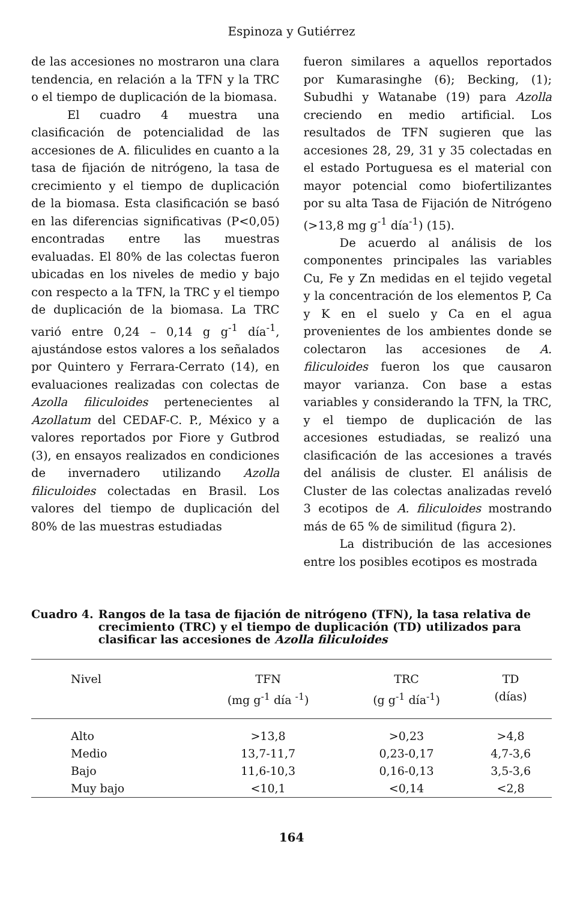Espinoza y Gutiérrez
de las accesiones no mostraron una clara tendencia, en relación a la TFN y la TRC o el tiempo de duplicación de la biomasa.
El cuadro 4 muestra una clasificación de potencialidad de las accesiones de A. filiculides en cuanto a la tasa de fijación de nitrógeno, la tasa de crecimiento y el tiempo de duplicación de la biomasa. Esta clasificación se basó en las diferencias significativas (P<0,05) encontradas entre las muestras evaluadas. El 80% de las colectas fueron ubicadas en los niveles de medio y bajo con respecto a la TFN, la TRC y el tiempo de duplicación de la biomasa. La TRC varió entre 0,24 – 0,14 g g<sup>-1</sup> día<sup>-1</sup>, ajustándose estos valores a los señalados por Quintero y Ferrara-Cerrato (14), en evaluaciones realizadas con colectas de Azolla filiculoides pertenecientes al Azollatum del CEDAF-C. P., México y a valores reportados por Fiore y Gutbrod (3), en ensayos realizados en condiciones de invernadero utilizando Azolla filiculoides colectadas en Brasil. Los valores del tiempo de duplicación del 80% de las muestras estudiadas
fueron similares a aquellos reportados por Kumarasinghe (6); Becking, (1); Subudhi y Watanabe (19) para Azolla creciendo en medio artificial. Los resultados de TFN sugieren que las accesiones 28, 29, 31 y 35 colectadas en el estado Portuguesa es el material con mayor potencial como biofertilizantes por su alta Tasa de Fijación de Nitrógeno (>13,8 mg g<sup>-1</sup> día<sup>-1</sup>) (15).
De acuerdo al análisis de los componentes principales las variables Cu, Fe y Zn medidas en el tejido vegetal y la concentración de los elementos P, Ca y K en el suelo y Ca en el agua provenientes de los ambientes donde se colectaron las accesiones de A. filiculoides fueron los que causaron mayor varianza. Con base a estas variables y considerando la TFN, la TRC, y el tiempo de duplicación de las accesiones estudiadas, se realizó una clasificación de las accesiones a través del análisis de cluster. El análisis de Cluster de las colectas analizadas reveló 3 ecotipos de A. filiculoides mostrando más de 65 % de similitud (figura 2).
La distribución de las accesiones entre los posibles ecotipos es mostrada
Cuadro 4. Rangos de la tasa de fijación de nitrógeno (TFN), la tasa relativa de crecimiento (TRC) y el tiempo de duplicación (TD) utilizados para clasificar las accesiones de Azolla filiculoides
| Nivel | TFN (mg g<sup>-1</sup> día <sup>-1</sup>) | TRC (g g<sup>-1</sup> día<sup>-1</sup>) | TD (días) |
| --- | --- | --- | --- |
| Alto | >13,8 | >0,23 | >4,8 |
| Medio | 13,7-11,7 | 0,23-0,17 | 4,7-3,6 |
| Bajo | 11,6-10,3 | 0,16-0,13 | 3,5-3,6 |
| Muy bajo | <10,1 | <0,14 | <2,8 |
164